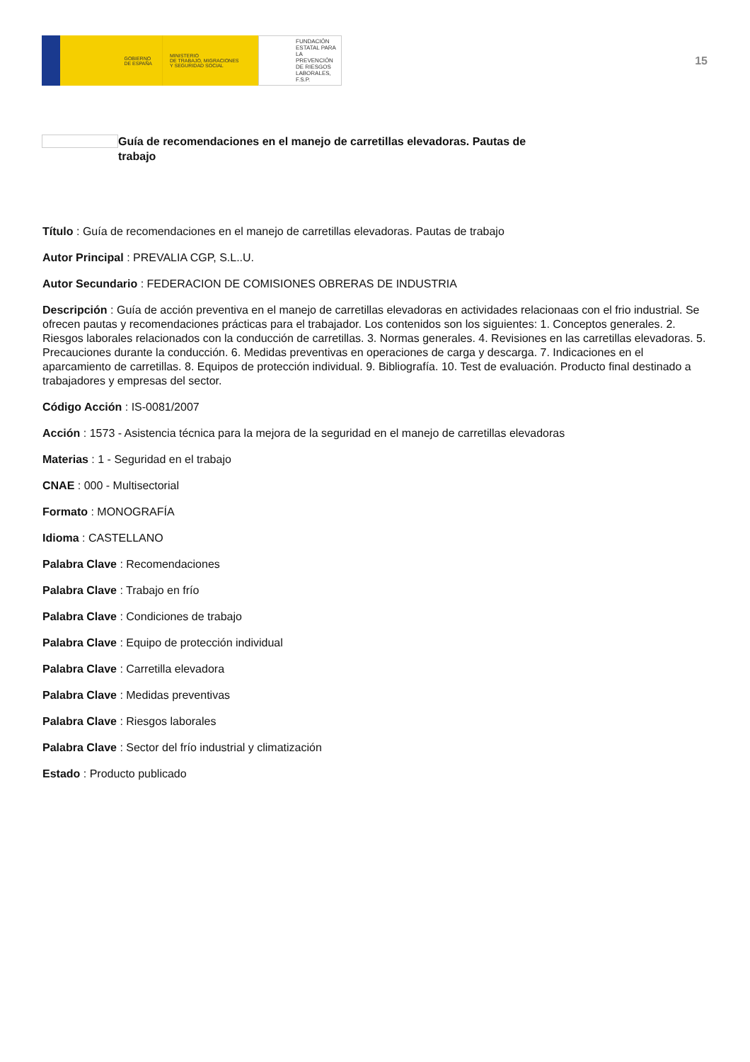GOBIERNO
DE ESPAÑA
MINISTERIO
DE TRABAJO, MIGRACIONES
Y SEGURIDAD SOCIAL
FUNDACIÓN
ESTATAL PARA
LA PREVENCIÓN
DE RIESGOS
LABORALES, F.S.P.
15
Guía de recomendaciones en el manejo de carretillas elevadoras. Pautas de trabajo
Título : Guía de recomendaciones en el manejo de carretillas elevadoras. Pautas de trabajo
Autor Principal : PREVALIA CGP, S.L..U.
Autor Secundario : FEDERACION DE COMISIONES OBRERAS DE INDUSTRIA
Descripción : Guía de acción preventiva en el manejo de carretillas elevadoras en actividades relacionaas con el frio industrial. Se ofrecen pautas y recomendaciones prácticas para el trabajador. Los contenidos son los siguientes: 1. Conceptos generales. 2. Riesgos laborales relacionados con la conducción de carretillas. 3. Normas generales. 4. Revisiones en las carretillas elevadoras. 5. Precauciones durante la conducción. 6. Medidas preventivas en operaciones de carga y descarga. 7. Indicaciones en el aparcamiento de carretillas. 8. Equipos de protección individual. 9. Bibliografía. 10. Test de evaluación. Producto final destinado a trabajadores y empresas del sector.
Código Acción : IS-0081/2007
Acción : 1573 - Asistencia técnica para la mejora de la seguridad en el manejo de carretillas elevadoras
Materias : 1 - Seguridad en el trabajo
CNAE : 000 - Multisectorial
Formato : MONOGRAFÍA
Idioma : CASTELLANO
Palabra Clave : Recomendaciones
Palabra Clave : Trabajo en frío
Palabra Clave : Condiciones de trabajo
Palabra Clave : Equipo de protección individual
Palabra Clave : Carretilla elevadora
Palabra Clave : Medidas preventivas
Palabra Clave : Riesgos laborales
Palabra Clave : Sector del frío industrial y climatización
Estado : Producto publicado